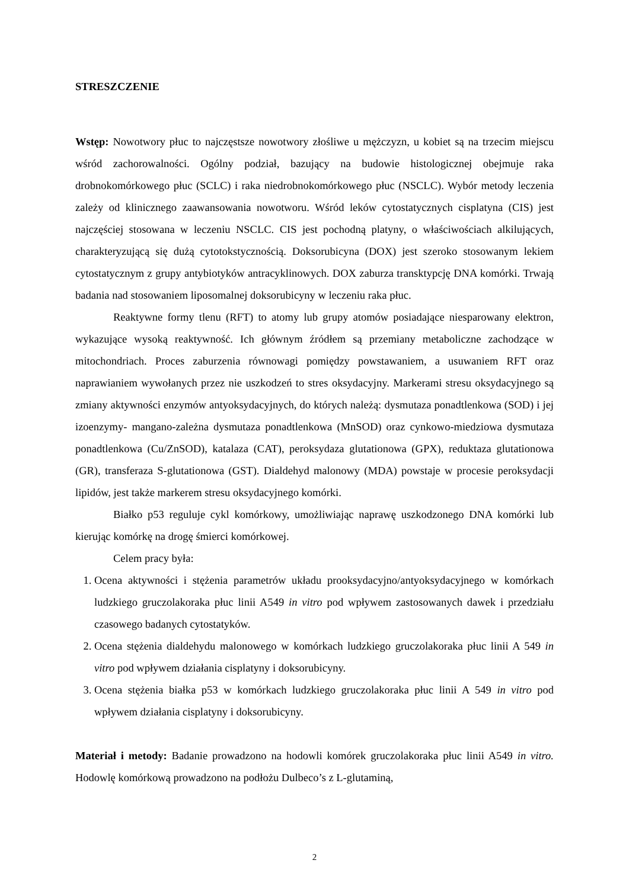STRESZCZENIE
Wstęp: Nowotwory płuc to najczęstsze nowotwory złośliwe u mężczyzn, u kobiet są na trzecim miejscu wśród zachorowalności. Ogólny podział, bazujący na budowie histologicznej obejmuje raka drobnokomórkowego płuc (SCLC) i raka niedrobnokomórkowego płuc (NSCLC). Wybór metody leczenia zależy od klinicznego zaawansowania nowotworu. Wśród leków cytostatycznych cisplatyna (CIS) jest najczęściej stosowana w leczeniu NSCLC. CIS jest pochodną platyny, o właściwościach alkilujących, charakteryzującą się dużą cytotokstycznością. Doksorubicyna (DOX) jest szeroko stosowanym lekiem cytostatycznym z grupy antybiotyków antracyklinowych. DOX zaburza transktypcję DNA komórki. Trwają badania nad stosowaniem liposomalnej doksorubicyny w leczeniu raka płuc.
Reaktywne formy tlenu (RFT) to atomy lub grupy atomów posiadające niesparowany elektron, wykazujące wysoką reaktywność. Ich głównym źródłem są przemiany metaboliczne zachodzące w mitochondriach. Proces zaburzenia równowagi pomiędzy powstawaniem, a usuwaniem RFT oraz naprawianiem wywołanych przez nie uszkodzeń to stres oksydacyjny. Markerami stresu oksydacyjnego są zmiany aktywności enzymów antyoksydacyjnych, do których należą: dysmutaza ponadtlenkowa (SOD) i jej izoenzymy- mangano-zależna dysmutaza ponadtlenkowa (MnSOD) oraz cynkowo-miedziowa dysmutaza ponadtlenkowa (Cu/ZnSOD), katalaza (CAT), peroksydaza glutationowa (GPX), reduktaza glutationowa (GR), transferaza S-glutationowa (GST). Dialdehyd malonowy (MDA) powstaje w procesie peroksydacji lipidów, jest także markerem stresu oksydacyjnego komórki.
Białko p53 reguluje cykl komórkowy, umożliwiając naprawę uszkodzonego DNA komórki lub kierując komórkę na drogę śmierci komórkowej.
Celem pracy była:
1. Ocena aktywności i stężenia parametrów układu prooksydacyjno/antyoksydacyjnego w komórkach ludzkiego gruczolakoraka płuc linii A549 in vitro pod wpływem zastosowanych dawek i przedziału czasowego badanych cytostatyków.
2. Ocena stężenia dialdehydu malonowego w komórkach ludzkiego gruczolakoraka płuc linii A 549 in vitro pod wpływem działania cisplatyny i doksorubicyny.
3. Ocena stężenia białka p53 w komórkach ludzkiego gruczolakoraka płuc linii A 549 in vitro pod wpływem działania cisplatyny i doksorubicyny.
Materiał i metody: Badanie prowadzono na hodowli komórek gruczolakoraka płuc linii A549 in vitro. Hodowlę komórkową prowadzono na podłożu Dulbeco’s z L-glutaminą,
2